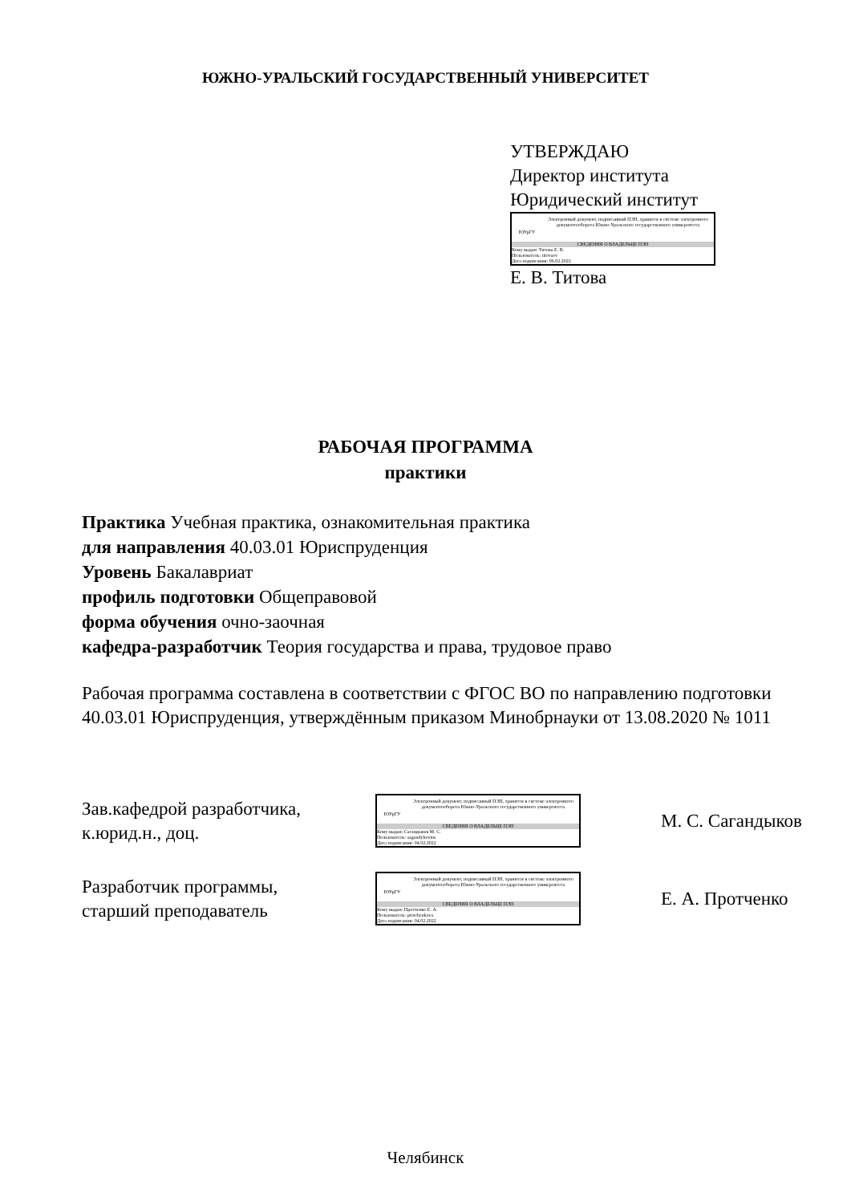ЮЖНО-УРАЛЬСКИЙ ГОСУДАРСТВЕННЫЙ УНИВЕРСИТЕТ
УТВЕРЖДАЮ
Директор института
Юридический институт
ЮУрГУ
Электронный документ, подписанный ПЭП, хранится в системе электронного документооборота Южно-Уральского государственного университета
СВЕДЕНИЯ О ВЛАДЕЛЬЦЕ ПЭП
Кому выдан: Титова Е. В.
Пользователь: titovaev
Дата подписания: 06.02.2022
Е. В. Титова
РАБОЧАЯ ПРОГРАММА
практики
Практика Учебная практика, ознакомительная практика
для направления 40.03.01 Юриспруденция
Уровень Бакалавриат
профиль подготовки Общеправовой
форма обучения очно-заочная
кафедра-разработчик Теория государства и права, трудовое право
Рабочая программа составлена в соответствии с ФГОС ВО по направлению подготовки 40.03.01 Юриспруденция, утверждённым приказом Минобрнауки от 13.08.2020 № 1011
Зав.кафедрой разработчика,
к.юрид.н., доц.
ЮУрГУ
Электронный документ, подписанный ПЭП, хранится в системе электронного документооборота Южно-Уральского государственного университета
СВЕДЕНИЯ О ВЛАДЕЛЬЦЕ ПЭП
Кому выдан: Сагандыков М. С.
Пользователь: sagandykovms
Дата подписания: 04.02.2022
М. С. Сагандыков
Разработчик программы,
старший преподаватель
ЮУрГУ
Электронный документ, подписанный ПЭП, хранится в системе электронного документооборота Южно-Уральского государственного университета
СВЕДЕНИЯ О ВЛАДЕЛЬЦЕ ПЭП
Кому выдан: Протченко Е. А.
Пользователь: protchenkoea
Дата подписания: 04.02.2022
Е. А. Протченко
Челябинск